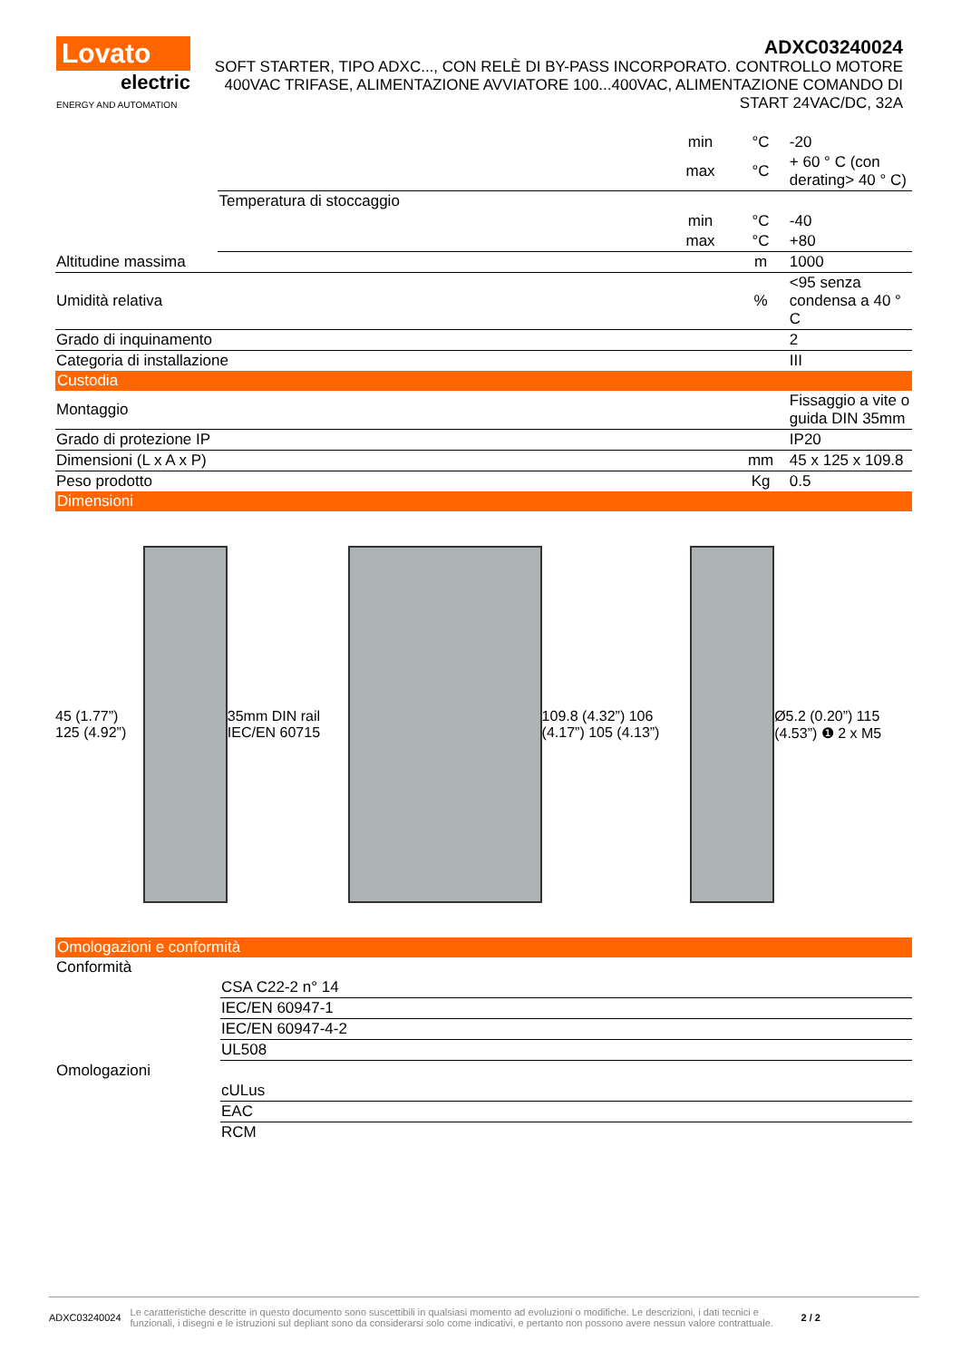Lovato
electric
ENERGY AND AUTOMATION
ADXC03240024
SOFT STARTER, TIPO ADXC..., CON RELÈ DI BY-PASS INCORPORATO. CONTROLLO MOTORE 400VAC TRIFASE, ALIMENTAZIONE AVVIATORE 100...400VAC, ALIMENTAZIONE COMANDO DI START 24VAC/DC, 32A
| | | min | °C | -20 |
| | | max | °C | + 60 ° C (con derating> 40 ° C) |
| | Temperatura di stoccaggio | | | |
| | | min | °C | -40 |
| | | max | °C | +80 |
| Altitudine massima | | | m | 1000 |
| Umidità relativa | | | % | <95 senza condensa a 40 ° C |
| Grado di inquinamento | | | | 2 |
| Categoria di installazione | | | | III |
| Custodia | | | | |
| Montaggio | | | | Fissaggio a vite o guida DIN 35mm |
| Grado di protezione IP | | | | IP20 |
| Dimensioni (L x A x P) | | | mm | 45 x 125 x 109.8 |
| Peso prodotto | | | Kg | 0.5 |
| Dimensioni | | | | |
45 (1.77”) 125 (4.92”) 35mm DIN rail IEC/EN 60715
109.8 (4.32”) 106 (4.17”) 105 (4.13”)
Ø5.2 (0.20”) 115 (4.53”) ❶ 2 x M5
| Omologazioni e conformità | |
| Conformità | |
| | CSA C22-2 n° 14 |
| | IEC/EN 60947-1 |
| | IEC/EN 60947-4-2 |
| | UL508 |
| Omologazioni | |
| | cULus |
| | EAC |
| | RCM |
ADXC03240024 Le caratteristiche descritte in questo documento sono suscettibili in qualsiasi momento ad evoluzioni o modifiche. Le descrizioni, i dati tecnici e funzionali, i disegni e le istruzioni sul depliant sono da considerarsi solo come indicativi, e pertanto non possono avere nessun valore contrattuale. 2 / 2